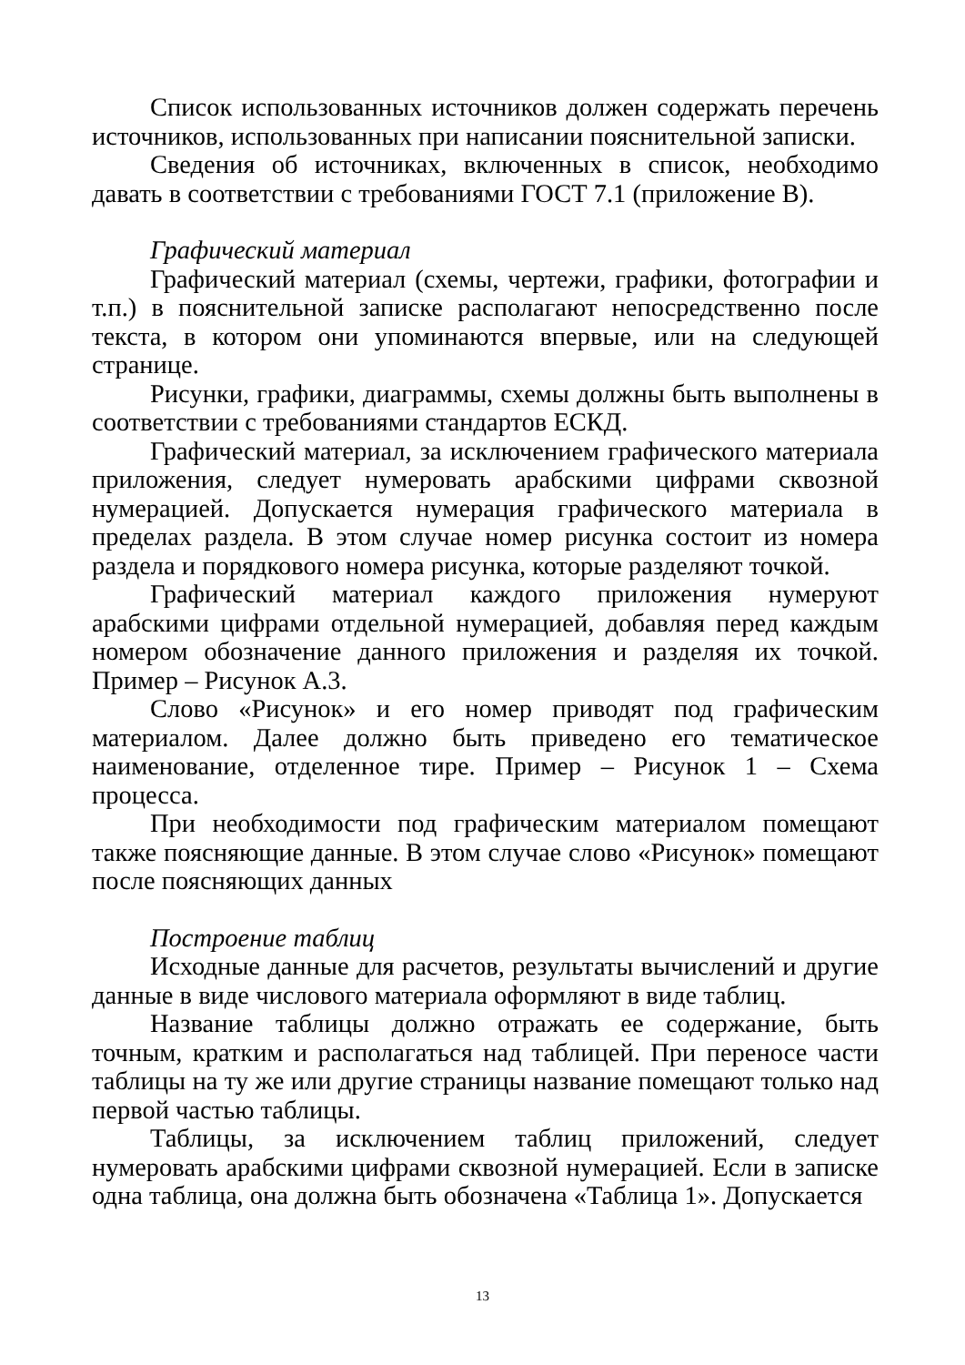Список использованных источников должен содержать перечень источников, использованных при написании пояснительной записки.
Сведения об источниках, включенных в список, необходимо давать в соответствии с требованиями ГОСТ 7.1 (приложение В).
Графический материал
Графический материал (схемы, чертежи, графики, фотографии и т.п.) в пояснительной записке располагают непосредственно после текста, в котором они упоминаются впервые, или на следующей странице.
Рисунки, графики, диаграммы, схемы должны быть выполнены в соответствии с требованиями стандартов ЕСКД.
Графический материал, за исключением графического материала приложения, следует нумеровать арабскими цифрами сквозной нумерацией. Допускается нумерация графического материала в пределах раздела. В этом случае номер рисунка состоит из номера раздела и порядкового номера рисунка, которые разделяют точкой.
Графический материал каждого приложения нумеруют арабскими цифрами отдельной нумерацией, добавляя перед каждым номером обозначение данного приложения и разделяя их точкой. Пример – Рисунок А.3.
Слово «Рисунок» и его номер приводят под графическим материалом. Далее должно быть приведено его тематическое наименование, отделенное тире. Пример – Рисунок 1 – Схема процесса.
При необходимости под графическим материалом помещают также поясняющие данные. В этом случае слово «Рисунок» помещают после поясняющих данных
Построение таблиц
Исходные данные для расчетов, результаты вычислений и другие данные в виде числового материала оформляют в виде таблиц.
Название таблицы должно отражать ее содержание, быть точным, кратким и располагаться над таблицей. При переносе части таблицы на ту же или другие страницы название помещают только над первой частью таблицы.
Таблицы, за исключением таблиц приложений, следует нумеровать арабскими цифрами сквозной нумерацией. Если в записке одна таблица, она должна быть обозначена «Таблица 1». Допускается
13